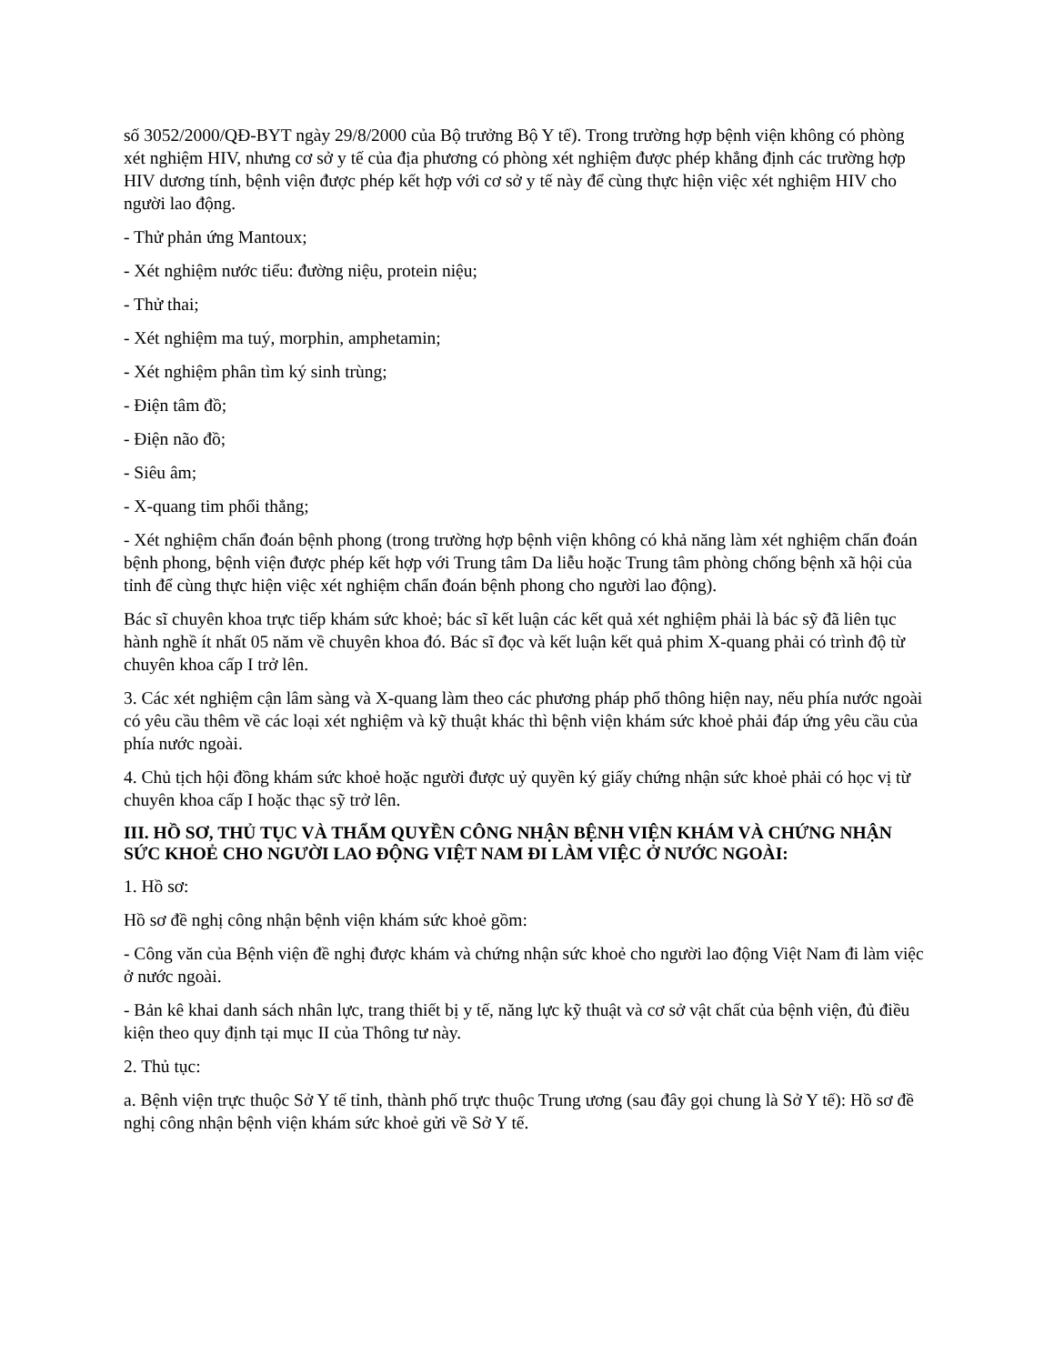số 3052/2000/QĐ-BYT ngày 29/8/2000 của Bộ trưởng Bộ Y tế). Trong trường hợp bệnh viện không có phòng xét nghiệm HIV, nhưng cơ sở y tế của địa phương có phòng xét nghiệm được phép khẳng định các trường hợp HIV dương tính, bệnh viện được phép kết hợp với cơ sở y tế này để cùng thực hiện việc xét nghiệm HIV cho người lao động.
- Thử phản ứng Mantoux;
- Xét nghiệm nước tiểu: đường niệu, protein niệu;
- Thử thai;
- Xét nghiệm ma tuý, morphin, amphetamin;
- Xét nghiệm phân tìm ký sinh trùng;
- Điện tâm đồ;
- Điện não đồ;
- Siêu âm;
- X-quang tim phổi thẳng;
- Xét nghiệm chẩn đoán bệnh phong (trong trường hợp bệnh viện không có khả năng làm xét nghiệm chẩn đoán bệnh phong, bệnh viện được phép kết hợp với Trung tâm Da liễu hoặc Trung tâm phòng chống bệnh xã hội của tỉnh để cùng thực hiện việc xét nghiệm chẩn đoán bệnh phong cho người lao động).
Bác sĩ chuyên khoa trực tiếp khám sức khoẻ; bác sĩ kết luận các kết quả xét nghiệm phải là bác sỹ đã liên tục hành nghề ít nhất 05 năm về chuyên khoa đó. Bác sĩ đọc và kết luận kết quả phim X-quang phải có trình độ từ chuyên khoa cấp I trở lên.
3. Các xét nghiệm cận lâm sàng và X-quang làm theo các phương pháp phổ thông hiện nay, nếu phía nước ngoài có yêu cầu thêm về các loại xét nghiệm và kỹ thuật khác thì bệnh viện khám sức khoẻ phải đáp ứng yêu cầu của phía nước ngoài.
4. Chủ tịch hội đồng khám sức khoẻ hoặc người được uỷ quyền ký giấy chứng nhận sức khoẻ phải có học vị từ chuyên khoa cấp I hoặc thạc sỹ trở lên.
III. HỒ SƠ, THỦ TỤC VÀ THẨM QUYỀN CÔNG NHẬN BỆNH VIỆN KHÁM VÀ CHỨNG NHẬN SỨC KHOẺ CHO NGƯỜI LAO ĐỘNG VIỆT NAM ĐI LÀM VIỆC Ở NƯỚC NGOÀI:
1. Hồ sơ:
Hồ sơ đề nghị công nhận bệnh viện khám sức khoẻ gồm:
- Công văn của Bệnh viện đề nghị được khám và chứng nhận sức khoẻ cho người lao động Việt Nam đi làm việc ở nước ngoài.
- Bản kê khai danh sách nhân lực, trang thiết bị y tế, năng lực kỹ thuật và cơ sở vật chất của bệnh viện, đủ điều kiện theo quy định tại mục II của Thông tư này.
2. Thủ tục:
a. Bệnh viện trực thuộc Sở Y tế tỉnh, thành phố trực thuộc Trung ương (sau đây gọi chung là Sở Y tế): Hồ sơ đề nghị công nhận bệnh viện khám sức khoẻ gửi về Sở Y tế.